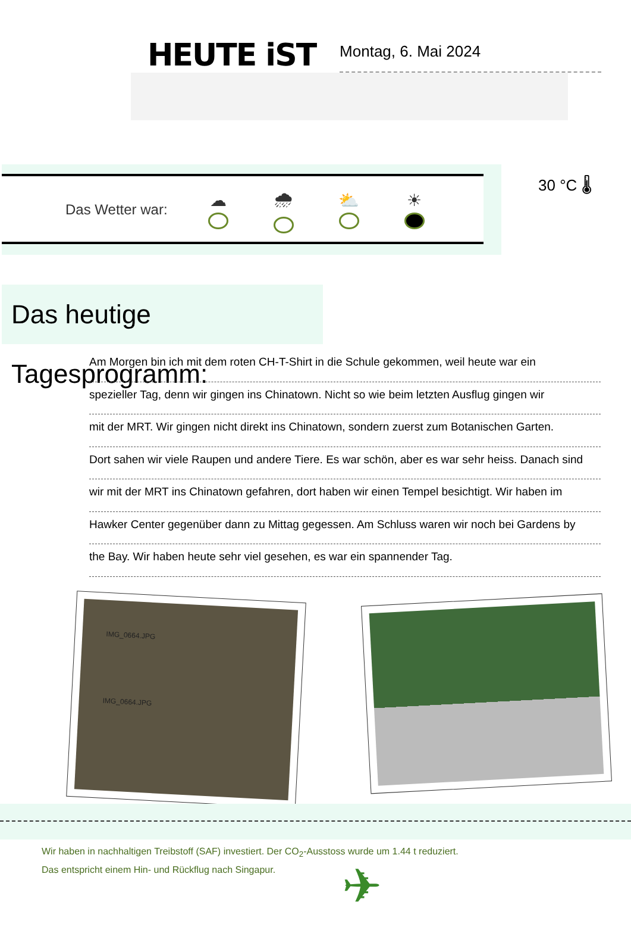HEUTE iST
Montag, 6. Mai 2024
Das Wetter war:
☁ 🌧 ⛅ ☀
30 °C 🌡
Das heutige Tagesprogramm:
Am Morgen bin ich mit dem roten CH-T-Shirt in die Schule gekommen, weil heute war ein
spezieller Tag, denn wir gingen ins Chinatown. Nicht so wie beim letzten Ausflug gingen wir
mit der MRT. Wir gingen nicht direkt ins Chinatown, sondern zuerst zum Botanischen Garten.
Dort sahen wir viele Raupen und andere Tiere. Es war schön, aber es war sehr heiss. Danach sind
wir mit der MRT ins Chinatown gefahren, dort haben wir einen Tempel besichtigt. Wir haben im
Hawker Center gegenüber dann zu Mittag gegessen. Am Schluss waren wir noch bei Gardens by
the Bay. Wir haben heute sehr viel gesehen, es war ein spannender Tag.
IMG_0664.JPG
IMG_0664.JPG
Wir haben in nachhaltigen Treibstoff (SAF) investiert. Der CO<sub>2</sub>-Ausstoss wurde um 1.44 t reduziert.
Das entspricht einem Hin- und Rückflug nach Singapur.
✈